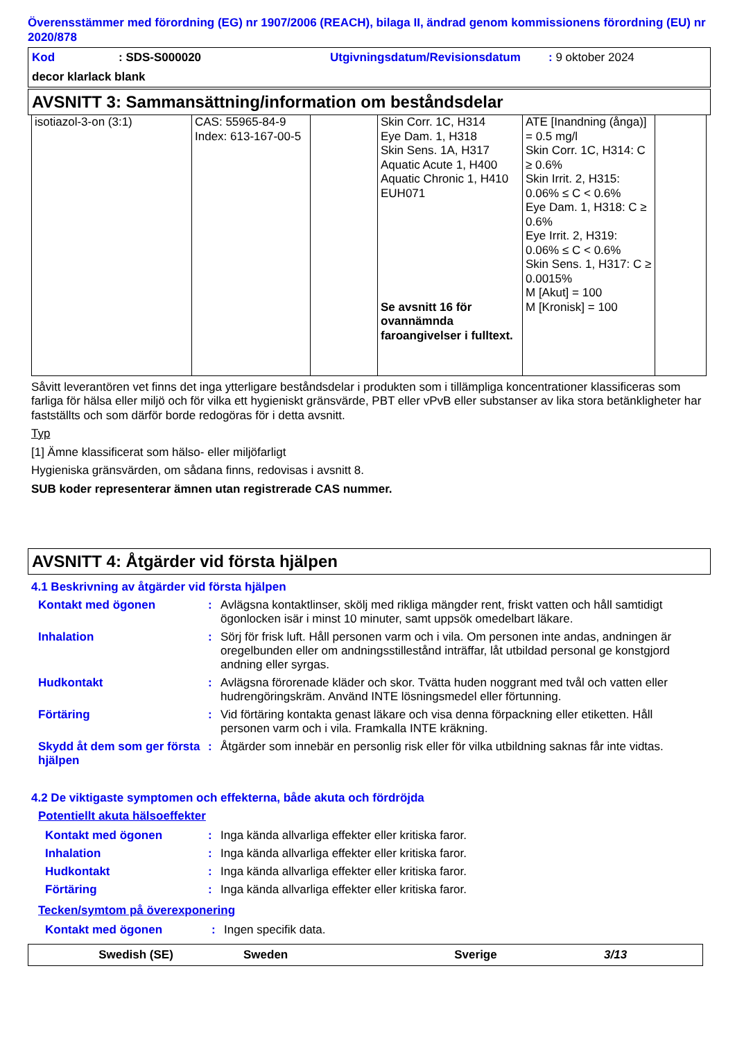Överensstämmer med förordning (EG) nr 1907/2006 (REACH), bilaga II, ändrad genom kommissionens förordning (EU) nr 2020/878
Kod: SDS-S000020 Utgivningsdatum/Revisionsdatum: 9 oktober 2024
decor klarlack blank
AVSNITT 3: Sammansättning/information om beståndsdelar
| isotiazol-3-on (3:1) | CAS: 55965-84-9 Index: 613-167-00-5 | | Skin Corr. 1C, H314 Eye Dam. 1, H318 Skin Sens. 1A, H317 Aquatic Acute 1, H400 Aquatic Chronic 1, H410 EUH071 Se avsnitt 16 för ovannämnda faroangivelser i fulltext. | ATE [Inandning (ånga)] = 0.5 mg/l Skin Corr. 1C, H314: C ≥ 0.6% Skin Irrit. 2, H315: 0.06% ≤ C < 0.6% Eye Dam. 1, H318: C ≥ 0.6% Eye Irrit. 2, H319: 0.06% ≤ C < 0.6% Skin Sens. 1, H317: C ≥ 0.0015% M [Akut] = 100 M [Kronisk] = 100 | |
Såvitt leverantören vet finns det inga ytterligare beståndsdelar i produkten som i tillämpliga koncentrationer klassificeras som farliga för hälsa eller miljö och för vilka ett hygieniskt gränsvärde, PBT eller vPvB eller substanser av lika stora betänkligheter har fastställts och som därför borde redogöras för i detta avsnitt.
Typ
[1] Ämne klassificerat som hälso- eller miljöfarligt
Hygieniska gränsvärden, om sådana finns, redovisas i avsnitt 8.
SUB koder representerar ämnen utan registrerade CAS nummer.
AVSNITT 4: Åtgärder vid första hjälpen
4.1 Beskrivning av åtgärder vid första hjälpen
| Kontakt med ögonen | : | Avlägsna kontaktlinser, skölj med rikliga mängder rent, friskt vatten och håll samtidigt ögonlocken isär i minst 10 minuter, samt uppsök omedelbart läkare. |
| Inhalation | : | Sörj för frisk luft. Håll personen varm och i vila. Om personen inte andas, andningen är oregelbunden eller om andningsstillestånd inträffar, låt utbildad personal ge konstgjord andning eller syrgas. |
| Hudkontakt | : | Avlägsna förorenade kläder och skor. Tvätta huden noggrant med tvål och vatten eller hudrengöringskräm. Använd INTE lösningsmedel eller förtunning. |
| Förtäring | : | Vid förtäring kontakta genast läkare och visa denna förpackning eller etiketten. Håll personen varm och i vila. Framkalla INTE kräkning. |
| Skydd åt dem som ger första hjälpen | : | Åtgärder som innebär en personlig risk eller för vilka utbildning saknas får inte vidtas. |
4.2 De viktigaste symptomen och effekterna, både akuta och fördröjda
Potentiellt akuta hälsoeffekter
| Kontakt med ögonen | : | Inga kända allvarliga effekter eller kritiska faror. |
| Inhalation | : | Inga kända allvarliga effekter eller kritiska faror. |
| Hudkontakt | : | Inga kända allvarliga effekter eller kritiska faror. |
| Förtäring | : | Inga kända allvarliga effekter eller kritiska faror. |
Tecken/symtom på överexponering
| Kontakt med ögonen | : | Ingen specifik data. |
Swedish (SE) Sweden Sverige 3/13